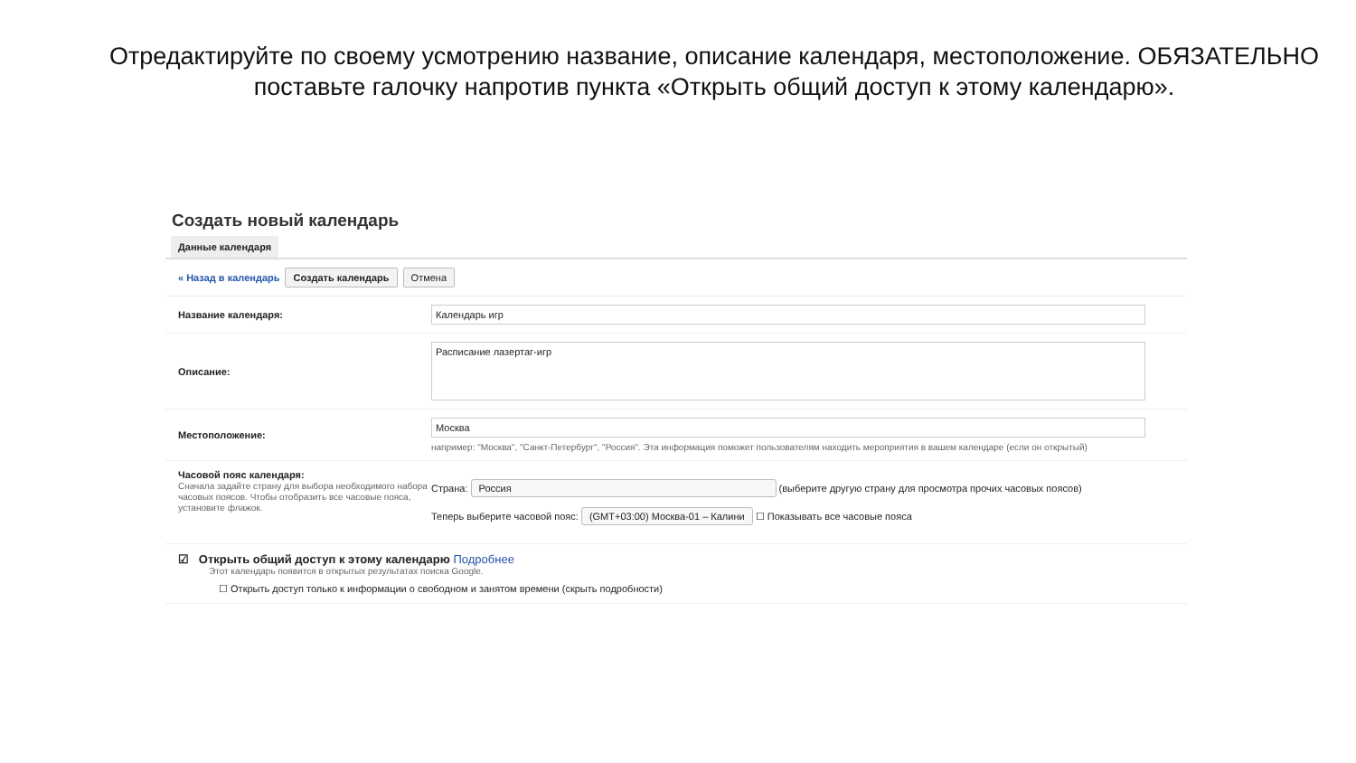Отредактируйте по своему усмотрению название, описание календаря, местоположение. ОБЯЗАТЕЛЬНО
поставьте галочку напротив пункта «Открыть общий доступ к этому календарю».
Создать новый календарь
Данные календаря
« Назад в календарь Создать календарь Отмена
Название календаря:
Календарь игр
Описание:
Расписание лазертаг-игр
Местоположение:
Москва
например: "Москва", "Санкт-Петербург", "Россия". Эта информация поможет пользователям находить мероприятия в вашем календаре (если он открытый)
Часовой пояс календаря:
Сначала задайте страну для выбора необходимого набора часовых поясов. Чтобы отобразить все часовые пояса, установите флажок.
Страна: Россия (выберите другую страну для просмотра прочих часовых поясов)
Теперь выберите часовой пояс: (GMT+03:00) Москва-01 – Калини ☐ Показывать все часовые пояса
☑ Открыть общий доступ к этому календарю Подробнее
Этот календарь появится в открытых результатах поиска Google.
☐ Открыть доступ только к информации о свободном и занятом времени (скрыть подробности)